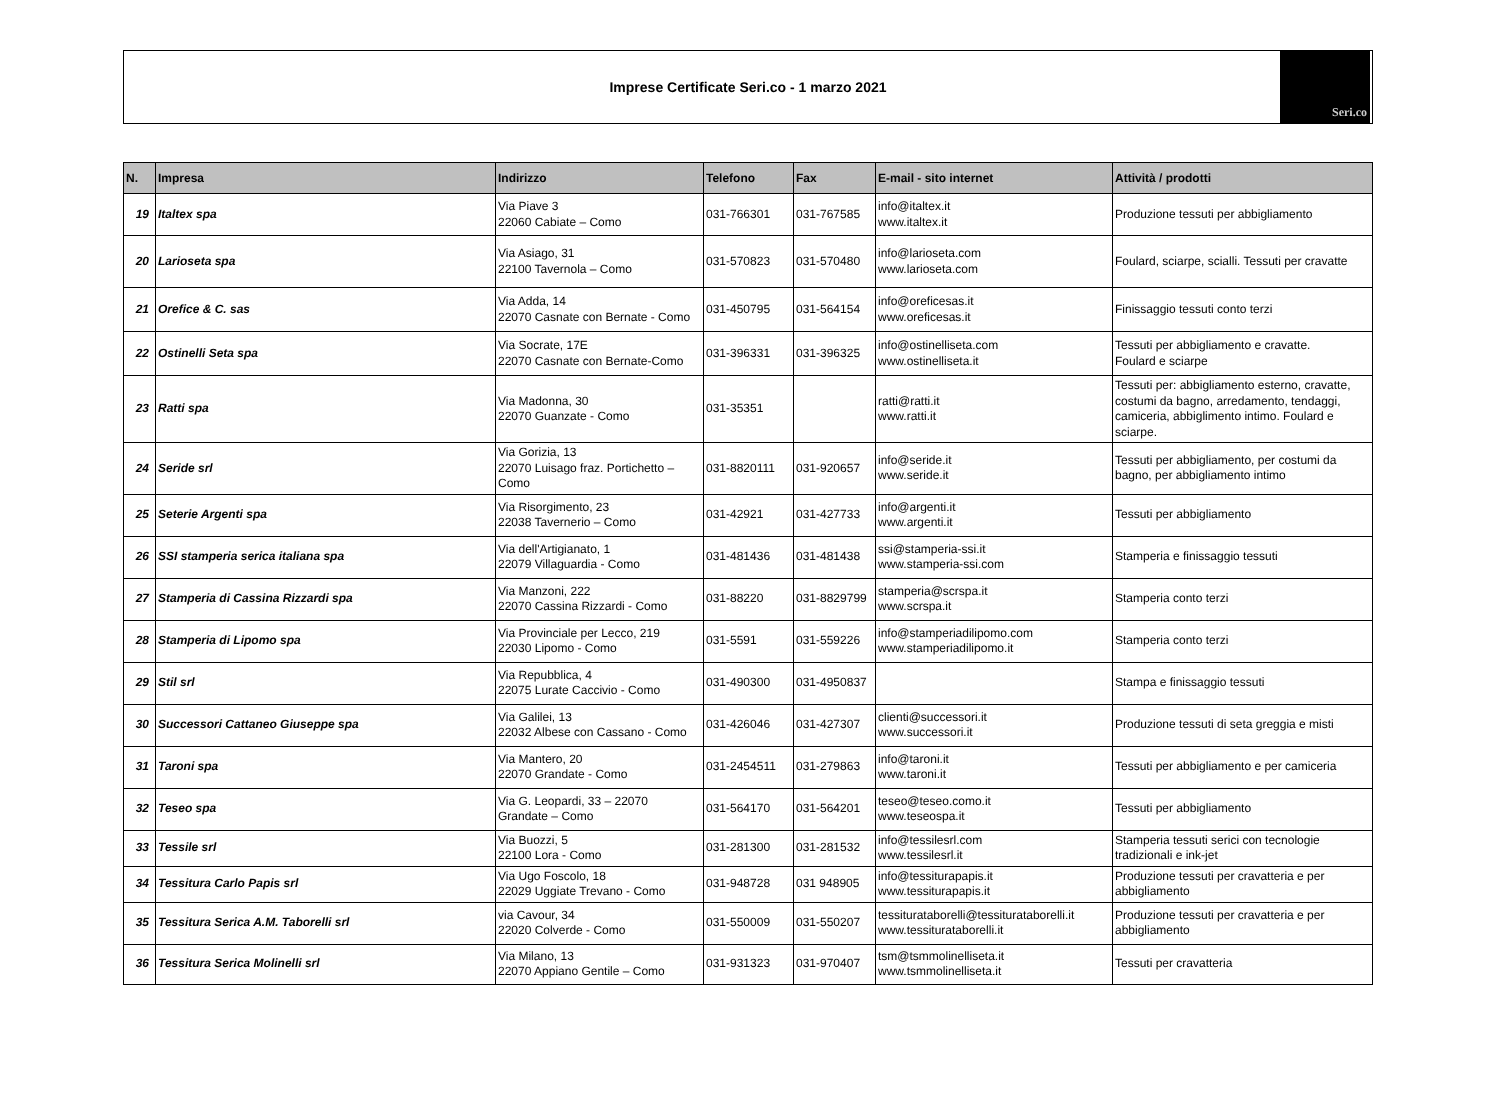Imprese Certificate Seri.co - 1 marzo 2021
Seri.co
| N. | Impresa | Indirizzo | Telefono | Fax | E-mail - sito internet | Attività / prodotti |
| --- | --- | --- | --- | --- | --- | --- |
| 19 | Italtex spa | Via Piave 3 22060 Cabiate – Como | 031-766301 | 031-767585 | info@italtex.it www.italtex.it | Produzione tessuti per abbigliamento |
| 20 | Larioseta spa | Via Asiago, 31 22100 Tavernola – Como | 031-570823 | 031-570480 | info@larioseta.com www.larioseta.com | Foulard, sciarpe, scialli. Tessuti per cravatte |
| 21 | Orefice & C. sas | Via Adda, 14 22070 Casnate con Bernate - Como | 031-450795 | 031-564154 | info@oreficesas.it www.oreficesas.it | Finissaggio tessuti conto terzi |
| 22 | Ostinelli Seta spa | Via Socrate, 17E 22070 Casnate con Bernate-Como | 031-396331 | 031-396325 | info@ostinelliseta.com www.ostinelliseta.it | Tessuti per abbigliamento e cravatte. Foulard e sciarpe |
| 23 | Ratti spa | Via Madonna, 30 22070 Guanzate - Como | 031-35351 | | ratti@ratti.it www.ratti.it | Tessuti per: abbigliamento esterno, cravatte, costumi da bagno, arredamento, tendaggi, camiceria, abbiglimento intimo. Foulard e sciarpe. |
| 24 | Seride srl | Via Gorizia, 13 22070 Luisago fraz. Portichetto – Como | 031-8820111 | 031-920657 | info@seride.it www.seride.it | Tessuti per abbigliamento, per costumi da bagno, per abbigliamento intimo |
| 25 | Seterie Argenti spa | Via Risorgimento, 23 22038 Tavernerio – Como | 031-42921 | 031-427733 | info@argenti.it www.argenti.it | Tessuti per abbigliamento |
| 26 | SSI stamperia serica italiana spa | Via dell'Artigianato, 1 22079 Villaguardia - Como | 031-481436 | 031-481438 | ssi@stamperia-ssi.it www.stamperia-ssi.com | Stamperia e finissaggio tessuti |
| 27 | Stamperia di Cassina Rizzardi spa | Via Manzoni, 222 22070 Cassina Rizzardi - Como | 031-88220 | 031-8829799 | stamperia@scrspa.it www.scrspa.it | Stamperia conto terzi |
| 28 | Stamperia di Lipomo spa | Via Provinciale per Lecco, 219 22030 Lipomo - Como | 031-5591 | 031-559226 | info@stamperiadilipomo.com www.stamperiadilipomo.it | Stamperia conto terzi |
| 29 | Stil srl | Via Repubblica, 4 22075 Lurate Caccivio - Como | 031-490300 | 031-4950837 | | Stampa e finissaggio tessuti |
| 30 | Successori Cattaneo Giuseppe spa | Via Galilei, 13 22032 Albese con Cassano - Como | 031-426046 | 031-427307 | clienti@successori.it www.successori.it | Produzione tessuti di seta greggia e misti |
| 31 | Taroni spa | Via Mantero, 20 22070 Grandate - Como | 031-2454511 | 031-279863 | info@taroni.it www.taroni.it | Tessuti per abbigliamento e per camiceria |
| 32 | Teseo spa | Via G. Leopardi, 33 – 22070 Grandate – Como | 031-564170 | 031-564201 | teseo@teseo.como.it www.teseospa.it | Tessuti per abbigliamento |
| 33 | Tessile srl | Via Buozzi, 5 22100 Lora - Como | 031-281300 | 031-281532 | info@tessilesrl.com www.tessilesrl.it | Stamperia tessuti serici con tecnologie tradizionali e ink-jet |
| 34 | Tessitura Carlo Papis srl | Via Ugo Foscolo, 18 22029 Uggiate Trevano - Como | 031-948728 | 031 948905 | info@tessiturapapis.it www.tessiturapapis.it | Produzione tessuti per cravatteria e per abbigliamento |
| 35 | Tessitura Serica A.M. Taborelli srl | via Cavour, 34 22020 Colverde - Como | 031-550009 | 031-550207 | tessiturataborelli@tessiturataborelli.it www.tessiturataborelli.it | Produzione tessuti per cravatteria e per abbigliamento |
| 36 | Tessitura Serica Molinelli srl | Via Milano, 13 22070 Appiano Gentile – Como | 031-931323 | 031-970407 | tsm@tsmmolinelliseta.it www.tsmmolinelliseta.it | Tessuti per cravatteria |